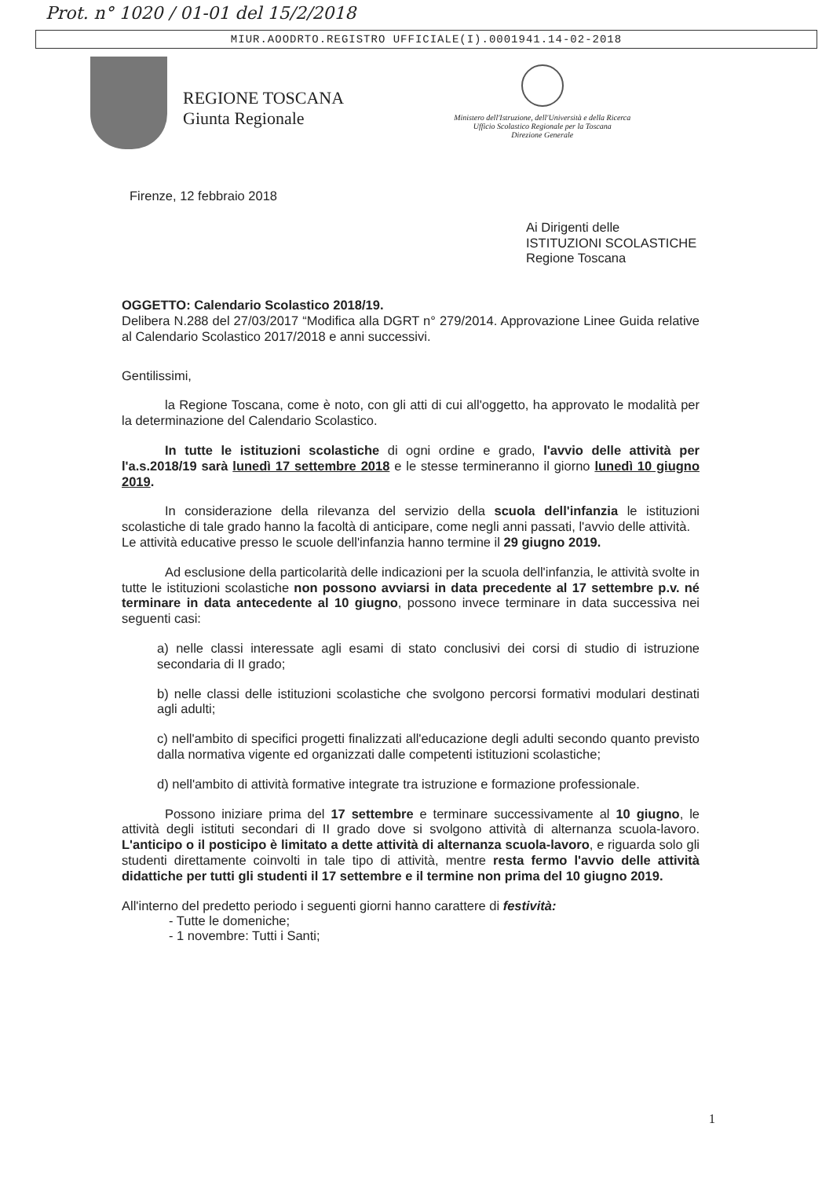Prot. n° 1020 / 01-01 del 15/2/2018
MIUR.AOODRTO.REGISTRO UFFICIALE(I).0001941.14-02-2018
REGIONE TOSCANA
Giunta Regionale
Ministero dell'Istruzione, dell'Università e della Ricerca
Ufficio Scolastico Regionale per la Toscana
Direzione Generale
Firenze, 12 febbraio 2018
Ai Dirigenti delle
ISTITUZIONI SCOLASTICHE
Regione Toscana
OGGETTO: Calendario Scolastico 2018/19.
Delibera N.288 del 27/03/2017 “Modifica alla DGRT n° 279/2014. Approvazione Linee Guida relative al Calendario Scolastico 2017/2018 e anni successivi.
Gentilissimi,
la Regione Toscana, come è noto, con gli atti di cui all'oggetto, ha approvato le modalità per la determinazione del Calendario Scolastico.
In tutte le istituzioni scolastiche di ogni ordine e grado, l'avvio delle attività per l'a.s.2018/19 sarà lunedì 17 settembre 2018 e le stesse termineranno il giorno lunedì 10 giugno 2019.
In considerazione della rilevanza del servizio della scuola dell'infanzia le istituzioni scolastiche di tale grado hanno la facoltà di anticipare, come negli anni passati, l'avvio delle attività.
Le attività educative presso le scuole dell'infanzia hanno termine il 29 giugno 2019.
Ad esclusione della particolarità delle indicazioni per la scuola dell'infanzia, le attività svolte in tutte le istituzioni scolastiche non possono avviarsi in data precedente al 17 settembre p.v. né terminare in data antecedente al 10 giugno, possono invece terminare in data successiva nei seguenti casi:
a) nelle classi interessate agli esami di stato conclusivi dei corsi di studio di istruzione secondaria di II grado;
b) nelle classi delle istituzioni scolastiche che svolgono percorsi formativi modulari destinati agli adulti;
c) nell'ambito di specifici progetti finalizzati all'educazione degli adulti secondo quanto previsto dalla normativa vigente ed organizzati dalle competenti istituzioni scolastiche;
d) nell'ambito di attività formative integrate tra istruzione e formazione professionale.
Possono iniziare prima del 17 settembre e terminare successivamente al 10 giugno, le attività degli istituti secondari di II grado dove si svolgono attività di alternanza scuola-lavoro. L'anticipo o il posticipo è limitato a dette attività di alternanza scuola-lavoro, e riguarda solo gli studenti direttamente coinvolti in tale tipo di attività, mentre resta fermo l'avvio delle attività didattiche per tutti gli studenti il 17 settembre e il termine non prima del 10 giugno 2019.
All'interno del predetto periodo i seguenti giorni hanno carattere di festività:
- Tutte le domeniche;
- 1 novembre: Tutti i Santi;
1